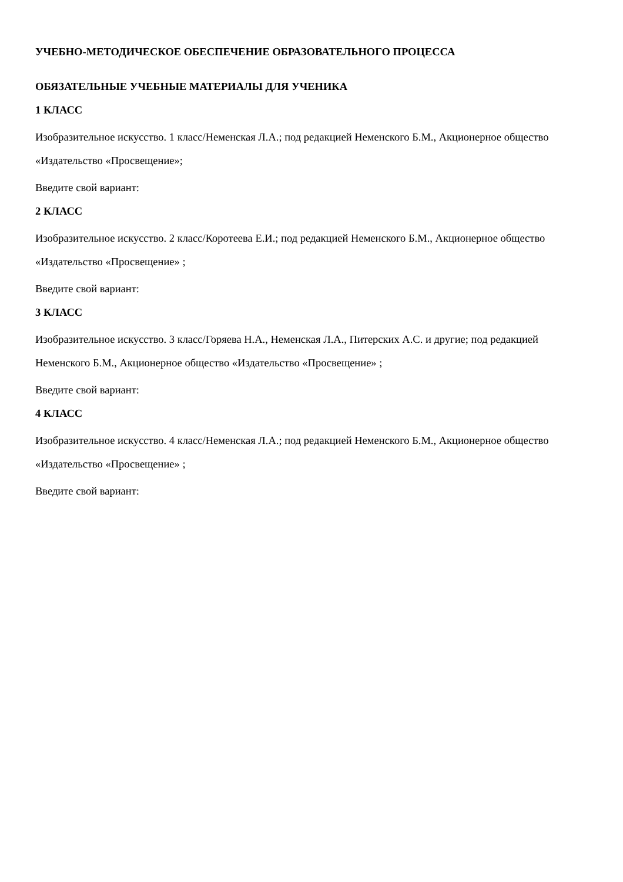УЧЕБНО-МЕТОДИЧЕСКОЕ ОБЕСПЕЧЕНИЕ ОБРАЗОВАТЕЛЬНОГО ПРОЦЕССА
ОБЯЗАТЕЛЬНЫЕ УЧЕБНЫЕ МАТЕРИАЛЫ ДЛЯ УЧЕНИКА
1 КЛАСС
Изобразительное искусство. 1 класс/Неменская Л.А.; под редакцией Неменского Б.М., Акционерное общество «Издательство «Просвещение»;
Введите свой вариант:
2 КЛАСС
Изобразительное искусство. 2 класс/Коротеева Е.И.; под редакцией Неменского Б.М., Акционерное общество «Издательство «Просвещение» ;
Введите свой вариант:
3 КЛАСС
Изобразительное искусство. 3 класс/Горяева Н.А., Неменская Л.А., Питерских А.С. и другие; под редакцией Неменского Б.М., Акционерное общество «Издательство «Просвещение» ;
Введите свой вариант:
4 КЛАСС
Изобразительное искусство. 4 класс/Неменская Л.А.; под редакцией Неменского Б.М., Акционерное общество «Издательство «Просвещение» ;
Введите свой вариант: